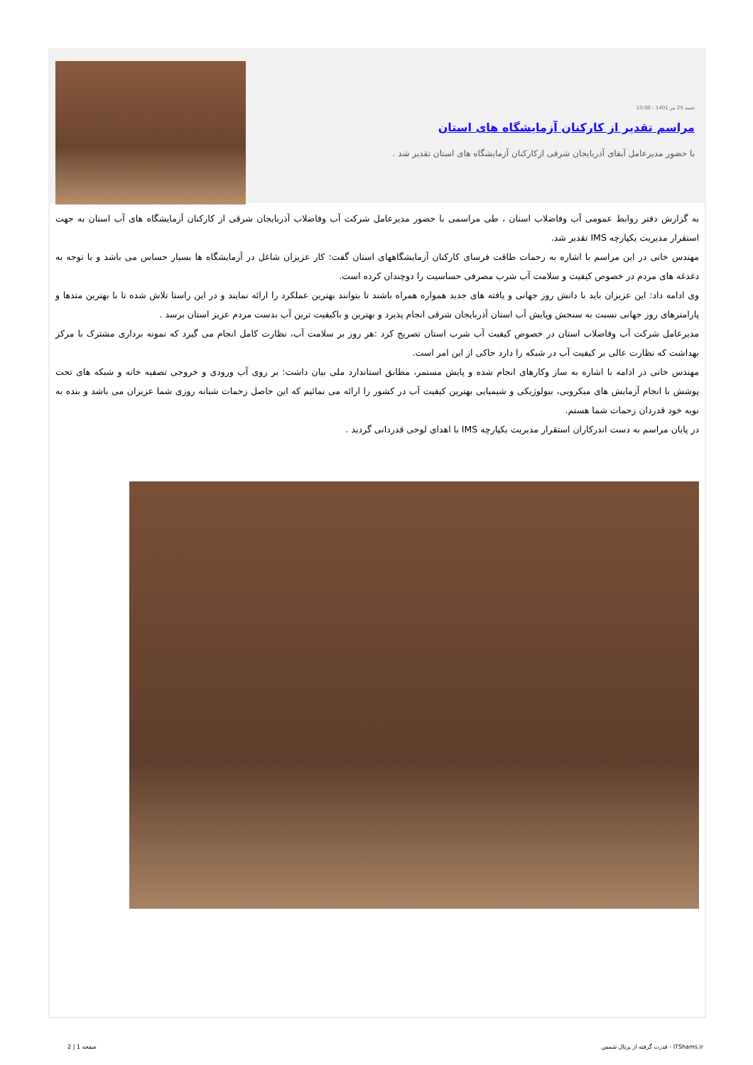شنبه 25 تیر 1401 - 13:00
مراسم تقدیر از کارکنان آزمایشگاه های استان
با حضور مدیرعامل آبفای آذربایجان شرقی ازکارکنان آزمایشگاه های استان تقدیر شد .
به گزارش دفتر روابط عمومی آب وفاضلاب استان ، طی مراسمی با حضور مدیرعامل شرکت آب وفاضلاب آذربایجان شرقی از کارکنان آزمایشگاه های آب استان به جهت استقرار مدیریت یکپارچه IMS تقدیر شد.
مهندس خانی در این مراسم با اشاره به زحمات طاقت فرسای کارکنان آزمایشگاههای استان گفت: کار عزیزان شاغل در آزمایشگاه ها بسیار حساس می باشد و با توجه به دغدغه های مردم در خصوص کیفیت و سلامت آب شرب مصرفی حساسیت را دوچندان کرده است.
وی ادامه داد: این عزیزان باید با دانش روز جهانی و یافته های جدید همواره همراه باشند تا بتوانند بهترین عملکرد را ارائه نمایند و در این راستا تلاش شده تا با بهترین متدها و پارامترهای روز جهانی نسبت به سنجش وپایش آب استان آذربایجان شرقی انجام پذیرد و بهترین و باکیفیت ترین آب بدست مردم عزیز استان برسد .
مدیرعامل شرکت آب وفاضلاب استان در خصوص کیفیت آب شرب استان تصریح کرد :هر روز بر سلامت آب، نظارت کامل انجام می گیرد که نمونه برداری مشترک با مرکز بهداشت که نظارت عالی بر کیفیت آب در شبکه را دارد حاکی از این امر است.
مهندس خانی در ادامه با اشاره به ساز وکارهای انجام شده و پایش مستمر، مطابق استاندارد ملی بیان داشت: بر روی آب ورودی و خروجی تصفیه خانه و شبکه های تحت پوشش با انجام آزمایش های میکروبی، بیولوژیکی و شیمیایی بهترین کیفیت آب در کشور را ارائه می نمائیم که این حاصل زحمات شبانه روزی شما عزیزان می باشد و بنده به نوبه خود قدردان زحمات شما هستم.
در پایان مراسم به دست اندرکاران استقرار مدیریت یکپارچه IMS با اهدای لوحی قدردانی گردید .
صفحه 1 | 2 قدرت گرفته از پرتال شمس - ITShams.ir